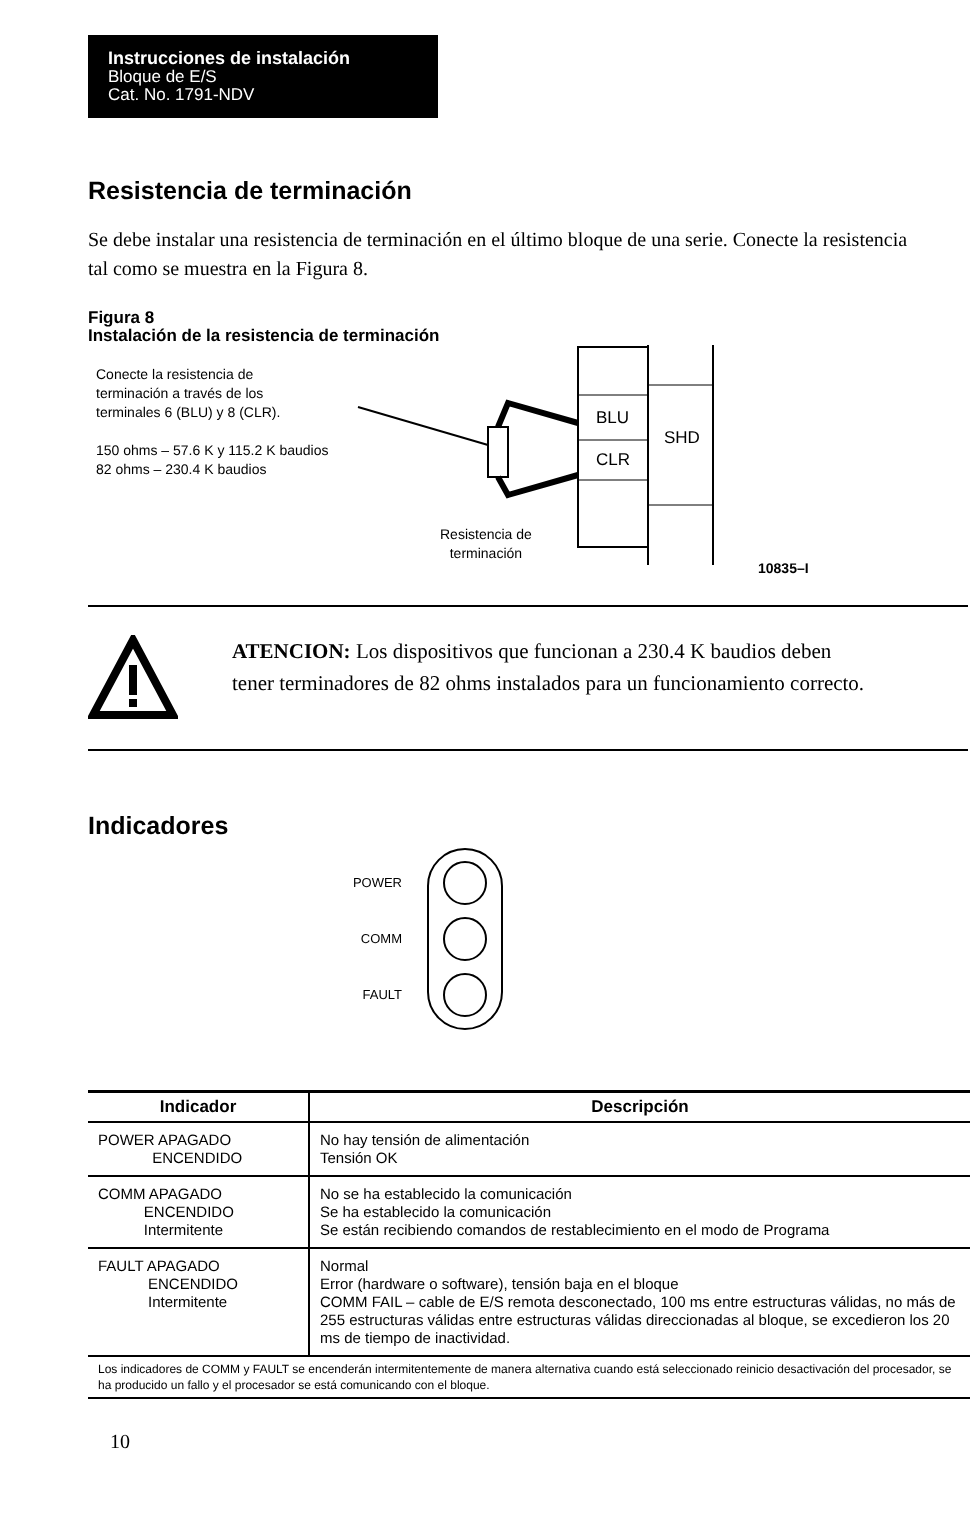Instrucciones de instalación
Bloque de E/S
Cat. No. 1791-NDV
Resistencia de terminación
Se debe instalar una resistencia de terminación en el último bloque de una serie. Conecte la resistencia tal como se muestra en la Figura 8.
Figura 8
Instalación de la resistencia de terminación
Conecte la resistencia de
terminación a través de los
terminales 6 (BLU) y 8 (CLR).
150 ohms – 57.6 K y 115.2 K baudios
82 ohms – 230.4 K baudios
BLU
CLR
SHD
Resistencia de
terminación
10835–I
ATENCION: Los dispositivos que funcionan a 230.4 K baudios deben tener terminadores de 82 ohms instalados para un funcionamiento correcto.
Indicadores
POWER
COMM
FAULT
| Indicador | Descripción |
| --- | --- |
| POWER APAGADO ENCENDIDO | No hay tensión de alimentación Tensión OK |
| COMM APAGADO ENCENDIDO Intermitente | No se ha establecido la comunicación Se ha establecido la comunicación Se están recibiendo comandos de restablecimiento en el modo de Programa |
| FAULT APAGADO ENCENDIDO Intermitente | Normal Error (hardware o software), tensión baja en el bloque COMM FAIL – cable de E/S remota desconectado, 100 ms entre estructuras válidas, no más de 255 estructuras válidas entre estructuras válidas direccionadas al bloque, se excedieron los 20 ms de tiempo de inactividad. |
| Los indicadores de COMM y FAULT se encenderán intermitentemente de manera alternativa cuando está seleccionado reinicio desactivación del procesador, se ha producido un fallo y el procesador se está comunicando con el bloque. | |
10